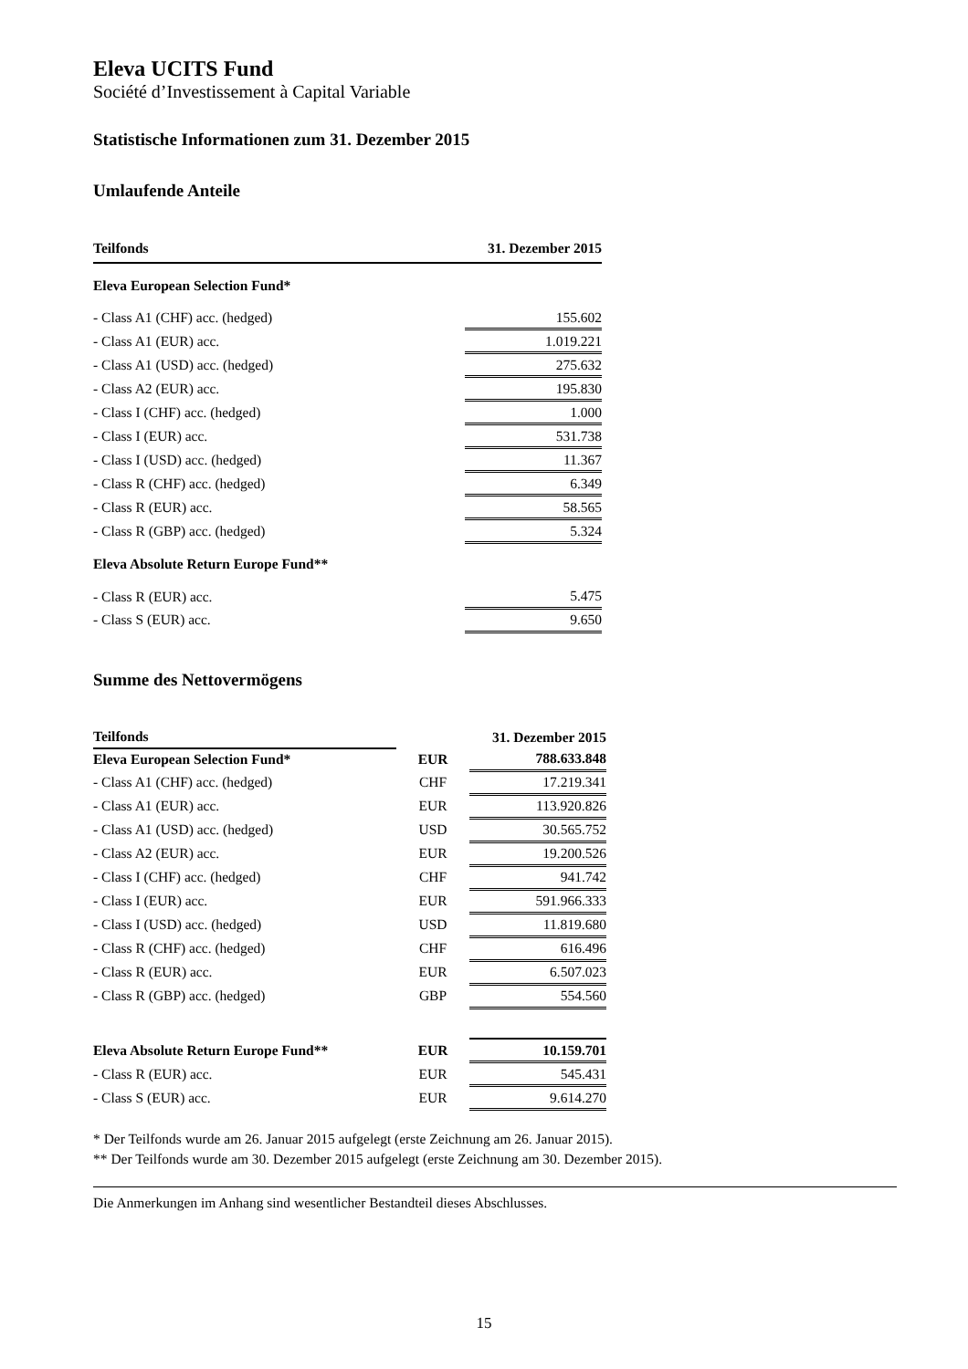Eleva UCITS Fund
Société d’Investissement à Capital Variable
Statistische Informationen zum 31. Dezember 2015
Umlaufende Anteile
| Teilfonds | 31. Dezember 2015 |
| --- | --- |
| Eleva European Selection Fund* | |
| - Class A1 (CHF) acc. (hedged) | 155.602 |
| - Class A1 (EUR) acc. | 1.019.221 |
| - Class A1 (USD) acc. (hedged) | 275.632 |
| - Class A2 (EUR) acc. | 195.830 |
| - Class I (CHF) acc. (hedged) | 1.000 |
| - Class I (EUR) acc. | 531.738 |
| - Class I (USD) acc. (hedged) | 11.367 |
| - Class R (CHF) acc. (hedged) | 6.349 |
| - Class R (EUR) acc. | 58.565 |
| - Class R (GBP) acc. (hedged) | 5.324 |
| Eleva Absolute Return Europe Fund** | |
| - Class R (EUR) acc. | 5.475 |
| - Class S (EUR) acc. | 9.650 |
Summe des Nettovermögens
| Teilfonds | | 31. Dezember 2015 |
| --- | --- | --- |
| Eleva European Selection Fund* | EUR | 788.633.848 |
| - Class A1 (CHF) acc. (hedged) | CHF | 17.219.341 |
| - Class A1 (EUR) acc. | EUR | 113.920.826 |
| - Class A1 (USD) acc. (hedged) | USD | 30.565.752 |
| - Class A2 (EUR) acc. | EUR | 19.200.526 |
| - Class I (CHF) acc. (hedged) | CHF | 941.742 |
| - Class I (EUR) acc. | EUR | 591.966.333 |
| - Class I (USD) acc. (hedged) | USD | 11.819.680 |
| - Class R (CHF) acc. (hedged) | CHF | 616.496 |
| - Class R (EUR) acc. | EUR | 6.507.023 |
| - Class R (GBP) acc. (hedged) | GBP | 554.560 |
| Eleva Absolute Return Europe Fund** | EUR | 10.159.701 |
| - Class R (EUR) acc. | EUR | 545.431 |
| - Class S (EUR) acc. | EUR | 9.614.270 |
* Der Teilfonds wurde am 26. Januar 2015 aufgelegt (erste Zeichnung am 26. Januar 2015).
** Der Teilfonds wurde am 30. Dezember 2015 aufgelegt (erste Zeichnung am 30. Dezember 2015).
Die Anmerkungen im Anhang sind wesentlicher Bestandteil dieses Abschlusses.
15